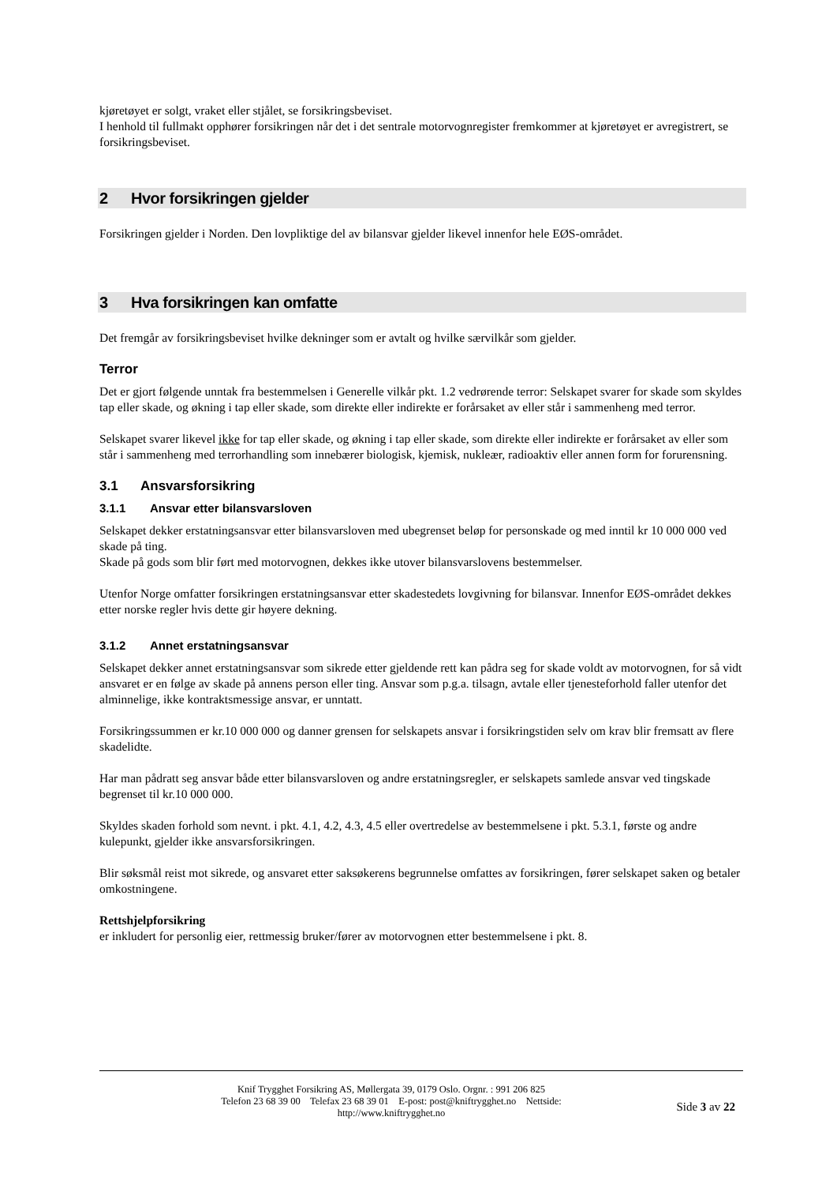kjøretøyet er solgt, vraket eller stjålet, se forsikringsbeviset.
I henhold til fullmakt opphører forsikringen når det i det sentrale motorvognregister fremkommer at kjøretøyet er avregistrert, se forsikringsbeviset.
2 Hvor forsikringen gjelder
Forsikringen gjelder i Norden. Den lovpliktige del av bilansvar gjelder likevel innenfor hele EØS-området.
3 Hva forsikringen kan omfatte
Det fremgår av forsikringsbeviset hvilke dekninger som er avtalt og hvilke særvilkår som gjelder.
Terror
Det er gjort følgende unntak fra bestemmelsen i Generelle vilkår pkt. 1.2 vedrørende terror: Selskapet svarer for skade som skyldes tap eller skade, og økning i tap eller skade, som direkte eller indirekte er forårsaket av eller står i sammenheng med terror.
Selskapet svarer likevel ikke for tap eller skade, og økning i tap eller skade, som direkte eller indirekte er forårsaket av eller som står i sammenheng med terrorhandling som innebærer biologisk, kjemisk, nukleær, radioaktiv eller annen form for forurensning.
3.1 Ansvarsforsikring
3.1.1 Ansvar etter bilansvarsloven
Selskapet dekker erstatningsansvar etter bilansvarsloven med ubegrenset beløp for personskade og med inntil kr 10 000 000 ved skade på ting.
Skade på gods som blir ført med motorvognen, dekkes ikke utover bilansvarslovens bestemmelser.
Utenfor Norge omfatter forsikringen erstatningsansvar etter skadestedets lovgivning for bilansvar. Innenfor EØS-området dekkes etter norske regler hvis dette gir høyere dekning.
3.1.2 Annet erstatningsansvar
Selskapet dekker annet erstatningsansvar som sikrede etter gjeldende rett kan pådra seg for skade voldt av motorvognen, for så vidt ansvaret er en følge av skade på annens person eller ting. Ansvar som p.g.a. tilsagn, avtale eller tjenesteforhold faller utenfor det alminnelige, ikke kontraktsmessige ansvar, er unntatt.
Forsikringssummen er kr.10 000 000 og danner grensen for selskapets ansvar i forsikringstiden selv om krav blir fremsatt av flere skadelidte.
Har man pådratt seg ansvar både etter bilansvarsloven og andre erstatningsregler, er selskapets samlede ansvar ved tingskade begrenset til kr.10 000 000.
Skyldes skaden forhold som nevnt. i pkt. 4.1, 4.2, 4.3, 4.5 eller overtredelse av bestemmelsene i pkt. 5.3.1, første og andre kulepunkt, gjelder ikke ansvarsforsikringen.
Blir søksmål reist mot sikrede, og ansvaret etter saksøkerens begrunnelse omfattes av forsikringen, fører selskapet saken og betaler omkostningene.
Rettshjelpforsikring
er inkludert for personlig eier, rettmessig bruker/fører av motorvognen etter bestemmelsene i pkt. 8.
Knif Trygghet Forsikring AS, Møllergata 39, 0179 Oslo. Orgnr. : 991 206 825
Telefon 23 68 39 00 Telefax 23 68 39 01 E-post: post@kniftrygghet.no Nettside:
http://www.kniftrygghet.no
Side 3 av 22